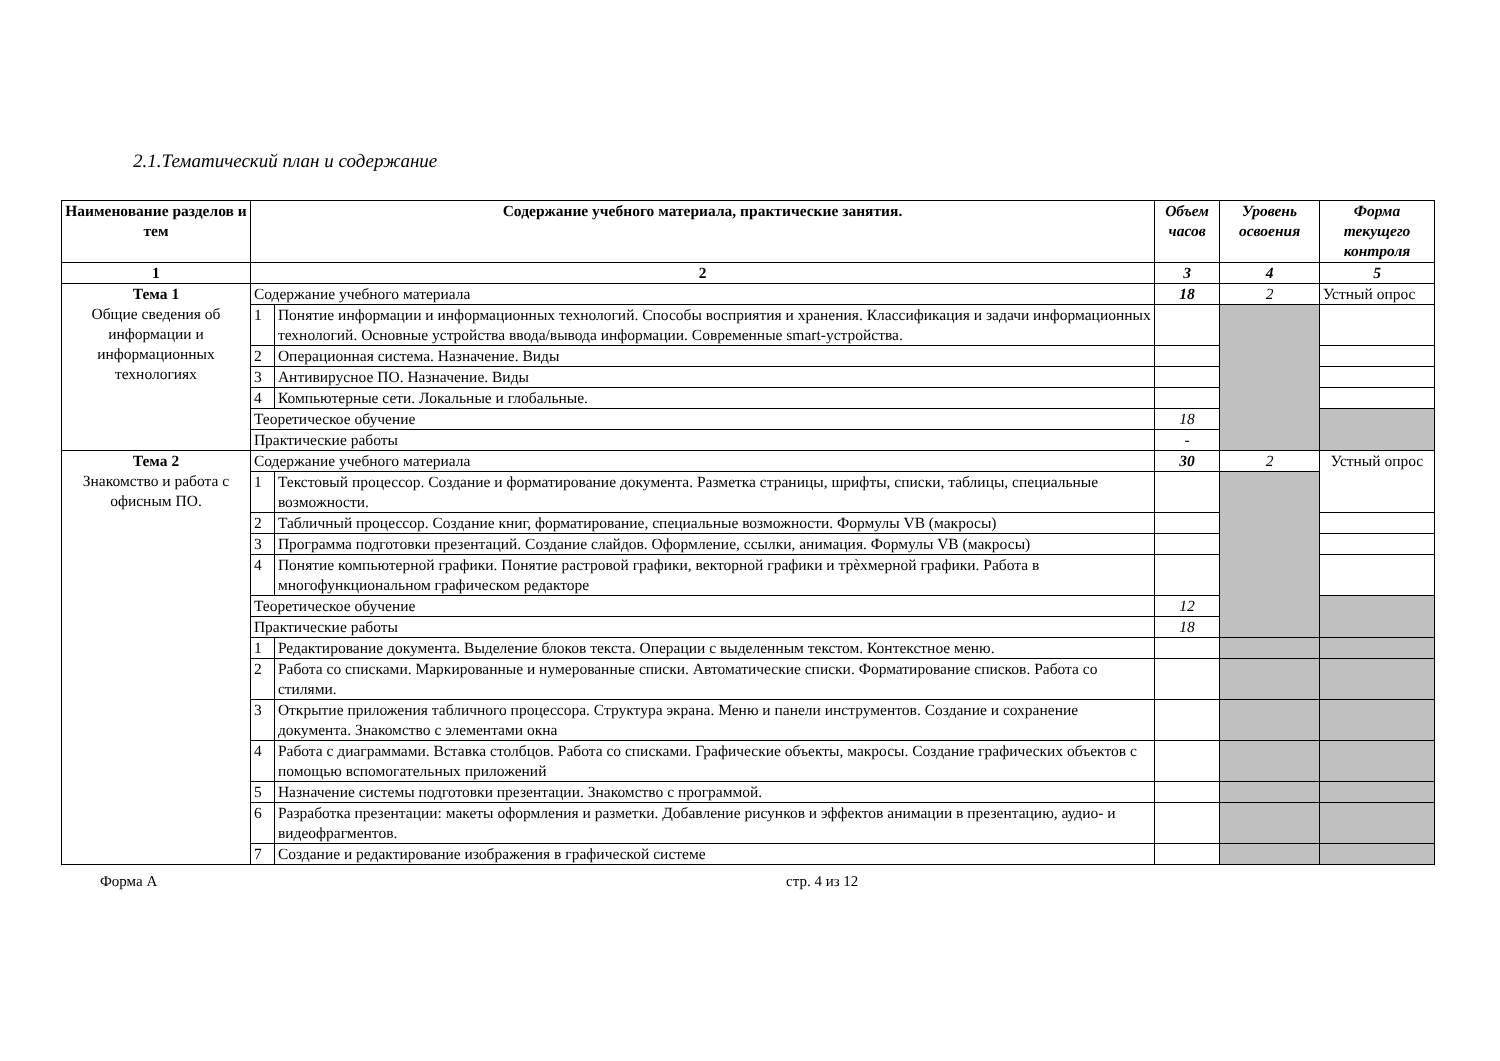2.1.Тематический план и содержание
| Наименование разделов и тем | Содержание учебного материала, практические занятия. | | Объем часов | Уровень освоения | Форма текущего контроля |
| --- | --- | --- | --- | --- | --- |
| 1 | 2 | | 3 | 4 | 5 |
| Тема 1 Общие сведения об информации и информационных технологиях | Содержание учебного материала | | 18 | 2 | Устный опрос |
| | 1 | Понятие информации и информационных технологий. Способы восприятия и хранения. Классификация и задачи информационных технологий. Основные устройства ввода/вывода информации. Современные smart-устройства. | | | |
| | 2 | Операционная система. Назначение. Виды | | | |
| | 3 | Антивирусное ПО. Назначение. Виды | | | |
| | 4 | Компьютерные сети. Локальные и глобальные. | | | |
| | Теоретическое обучение | | 18 | | |
| | Практические работы | | - | | |
| Тема 2 Знакомство и работа с офисным ПО. | Содержание учебного материала | | 30 | 2 | Устный опрос |
| | 1 | Текстовый процессор. Создание и форматирование документа. Разметка страницы, шрифты, списки, таблицы, специальные возможности. | | | |
| | 2 | Табличный процессор. Создание книг, форматирование, специальные возможности. Формулы VB (макросы) | | | |
| | 3 | Программа подготовки презентаций. Создание слайдов. Оформление, ссылки, анимация. Формулы VB (макросы) | | | |
| | 4 | Понятие компьютерной графики. Понятие растровой графики, векторной графики и трѐхмерной графики. Работа в многофункциональном графическом редакторе | | | |
| | Теоретическое обучение | | 12 | | |
| | Практические работы | | 18 | | |
| | 1 | Редактирование документа. Выделение блоков текста. Операции с выделенным текстом. Контекстное меню. | | | |
| | 2 | Работа со списками. Маркированные и нумерованные списки. Автоматические списки. Форматирование списков. Работа со стилями. | | | |
| | 3 | Открытие приложения табличного процессора. Структура экрана. Меню и панели инструментов. Создание и сохранение документа. Знакомство с элементами окна | | | |
| | 4 | Работа с диаграммами. Вставка столбцов. Работа со списками. Графические объекты, макросы. Создание графических объектов с помощью вспомогательных приложений | | | |
| | 5 | Назначение системы подготовки презентации. Знакомство с программой. | | | |
| | 6 | Разработка презентации: макеты оформления и разметки. Добавление рисунков и эффектов анимации в презентацию, аудио- и видеофрагментов. | | | |
| | 7 | Создание и редактирование изображения в графической системе | | | |
Форма А стр. 4 из 12